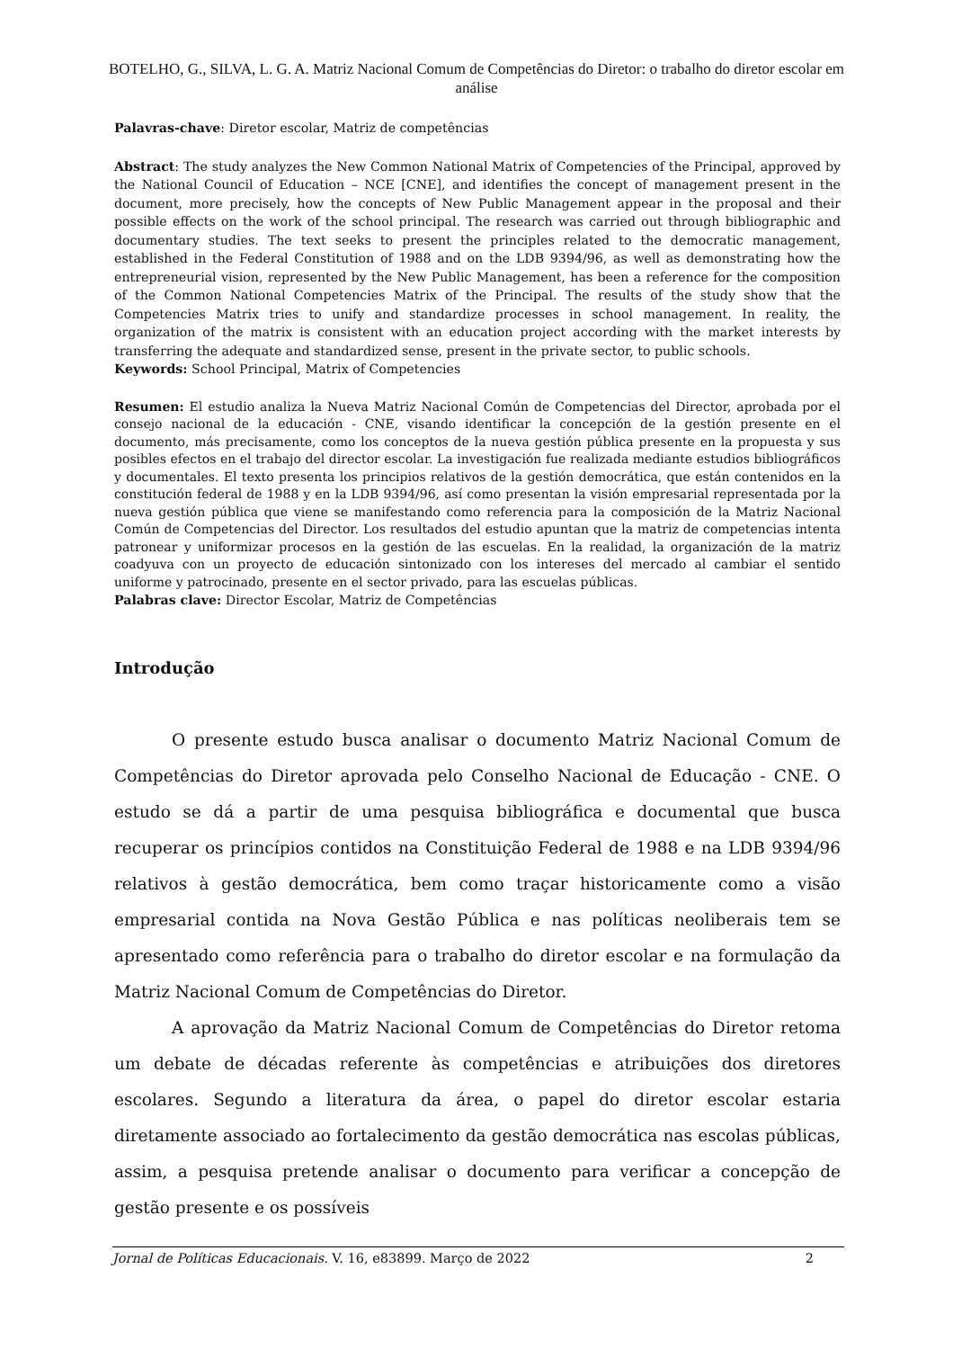BOTELHO, G., SILVA, L. G. A. Matriz Nacional Comum de Competências do Diretor: o trabalho do diretor escolar em análise
Palavras-chave: Diretor escolar, Matriz de competências
Abstract: The study analyzes the New Common National Matrix of Competencies of the Principal, approved by the National Council of Education – NCE [CNE], and identifies the concept of management present in the document, more precisely, how the concepts of New Public Management appear in the proposal and their possible effects on the work of the school principal. The research was carried out through bibliographic and documentary studies. The text seeks to present the principles related to the democratic management, established in the Federal Constitution of 1988 and on the LDB 9394/96, as well as demonstrating how the entrepreneurial vision, represented by the New Public Management, has been a reference for the composition of the Common National Competencies Matrix of the Principal. The results of the study show that the Competencies Matrix tries to unify and standardize processes in school management. In reality, the organization of the matrix is consistent with an education project according with the market interests by transferring the adequate and standardized sense, present in the private sector, to public schools.
Keywords: School Principal, Matrix of Competencies
Resumen: El estudio analiza la Nueva Matriz Nacional Común de Competencias del Director, aprobada por el consejo nacional de la educación - CNE, visando identificar la concepción de la gestión presente en el documento, más precisamente, como los conceptos de la nueva gestión pública presente en la propuesta y sus posibles efectos en el trabajo del director escolar. La investigación fue realizada mediante estudios bibliográficos y documentales. El texto presenta los principios relativos de la gestión democrática, que están contenidos en la constitución federal de 1988 y en la LDB 9394/96, así como presentan la visión empresarial representada por la nueva gestión pública que viene se manifestando como referencia para la composición de la Matriz Nacional Común de Competencias del Director. Los resultados del estudio apuntan que la matriz de competencias intenta patronear y uniformizar procesos en la gestión de las escuelas. En la realidad, la organización de la matriz coadyuva con un proyecto de educación sintonizado con los intereses del mercado al cambiar el sentido uniforme y patrocinado, presente en el sector privado, para las escuelas públicas.
Palabras clave: Director Escolar, Matriz de Competências
Introdução
O presente estudo busca analisar o documento Matriz Nacional Comum de Competências do Diretor aprovada pelo Conselho Nacional de Educação - CNE. O estudo se dá a partir de uma pesquisa bibliográfica e documental que busca recuperar os princípios contidos na Constituição Federal de 1988 e na LDB 9394/96 relativos à gestão democrática, bem como traçar historicamente como a visão empresarial contida na Nova Gestão Pública e nas políticas neoliberais tem se apresentado como referência para o trabalho do diretor escolar e na formulação da Matriz Nacional Comum de Competências do Diretor.
A aprovação da Matriz Nacional Comum de Competências do Diretor retoma um debate de décadas referente às competências e atribuições dos diretores escolares. Segundo a literatura da área, o papel do diretor escolar estaria diretamente associado ao fortalecimento da gestão democrática nas escolas públicas, assim, a pesquisa pretende analisar o documento para verificar a concepção de gestão presente e os possíveis
Jornal de Políticas Educacionais. V. 16, e83899. Março de 2022 2